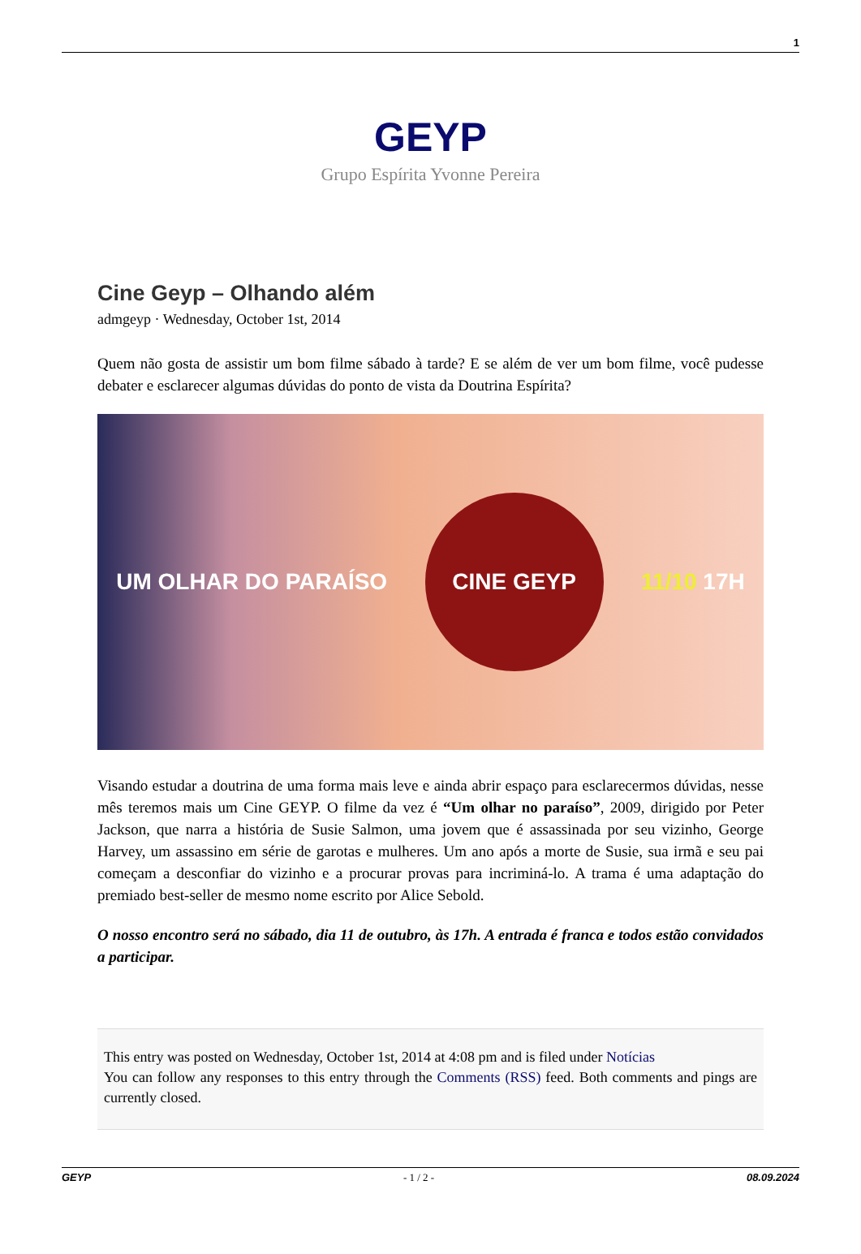1
GEYP
Grupo Espírita Yvonne Pereira
Cine Geyp – Olhando além
admgeyp · Wednesday, October 1st, 2014
Quem não gosta de assistir um bom filme sábado à tarde? E se além de ver um bom filme, você pudesse debater e esclarecer algumas dúvidas do ponto de vista da Doutrina Espírita?
UM OLHAR DO PARAÍSO
CINE GEYP
11/10 17H
Visando estudar a doutrina de uma forma mais leve e ainda abrir espaço para esclarecermos dúvidas, nesse mês teremos mais um Cine GEYP. O filme da vez é “Um olhar no paraíso”, 2009, dirigido por Peter Jackson, que narra a história de Susie Salmon, uma jovem que é assassinada por seu vizinho, George Harvey, um assassino em série de garotas e mulheres. Um ano após a morte de Susie, sua irmã e seu pai começam a desconfiar do vizinho e a procurar provas para incriminá-lo. A trama é uma adaptação do premiado best-seller de mesmo nome escrito por Alice Sebold.
O nosso encontro será no sábado, dia 11 de outubro, às 17h. A entrada é franca e todos estão convidados a participar.
This entry was posted on Wednesday, October 1st, 2014 at 4:08 pm and is filed under Notícias
You can follow any responses to this entry through the Comments (RSS) feed. Both comments and pings are currently closed.
GEYP - 1 / 2 - 08.09.2024